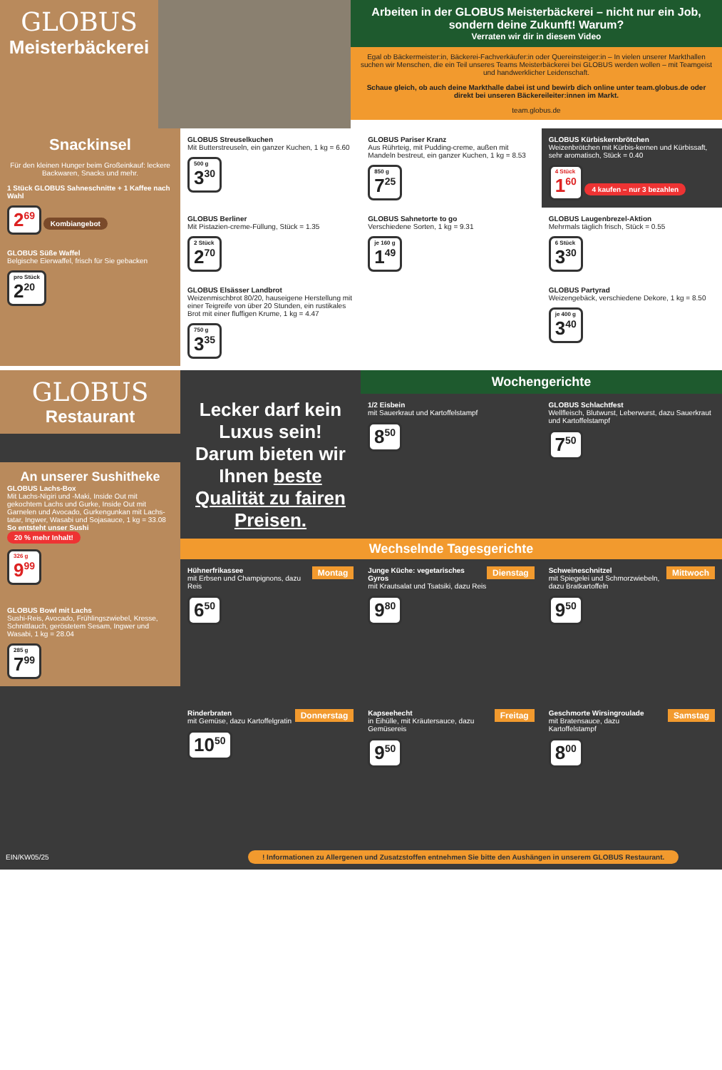GLOBUS
Meisterbäckerei
Arbeiten in der GLOBUS Meisterbäckerei – nicht nur ein Job, sondern deine Zukunft! Warum?
Verraten wir dir in diesem Video
Egal ob Bäckermeister:in, Bäckerei-Fachverkäufer:in oder Quereinsteiger:in – In vielen unserer Markthallen suchen wir Menschen, die ein Teil unseres Teams Meisterbäckerei bei GLOBUS werden wollen – mit Teamgeist und handwerklicher Leidenschaft.
Schaue gleich, ob auch deine Markthalle dabei ist und bewirb dich online unter team.globus.de oder direkt bei unseren Bäckereileiter:innen im Markt.
team.globus.de
Snackinsel
Für den kleinen Hunger beim Großeinkauf: leckere Backwaren, Snacks und mehr.
1 Stück GLOBUS Sahneschnitte + 1 Kaffee nach Wahl
2<sup>69</sup>
Kombiangebot
GLOBUS Süße Waffel
Belgische Eierwaffel, frisch für Sie gebacken
pro Stück 2<sup>20</sup>
GLOBUS Streuselkuchen
Mit Butterstreuseln, ein ganzer Kuchen, 1 kg = 6.60
500 g 3<sup>30</sup>
GLOBUS Pariser Kranz
Aus Rührteig, mit Pudding-creme, außen mit Mandeln bestreut, ein ganzer Kuchen, 1 kg = 8.53
850 g 7<sup>25</sup>
GLOBUS Kürbiskernbrötchen
Weizenbrötchen mit Kürbis-kernen und Kürbissaft, sehr aromatisch, Stück = 0.40
4 Stück 1<sup>60</sup>
4 kaufen – nur 3 bezahlen
GLOBUS Berliner
Mit Pistazien-creme-Füllung, Stück = 1.35
2 Stück 2<sup>70</sup>
GLOBUS Sahnetorte to go
Verschiedene Sorten, 1 kg = 9.31
je 160 g 1<sup>49</sup>
GLOBUS Laugenbrezel-Aktion
Mehrmals täglich frisch, Stück = 0.55
6 Stück 3<sup>30</sup>
GLOBUS Elsässer Landbrot
Weizenmischbrot 80/20, hauseigene Herstellung mit einer Teigreife von über 20 Stunden, ein rustikales Brot mit einer fluffigen Krume, 1 kg = 4.47
750 g 3<sup>35</sup>
GLOBUS Partyrad
Weizengebäck, verschiedene Dekore, 1 kg = 8.50
je 400 g 3<sup>40</sup>
GLOBUS
Restaurant
An unserer Sushitheke
GLOBUS Lachs-Box
Mit Lachs-Nigiri und -Maki, Inside Out mit gekochtem Lachs und Gurke, Inside Out mit Garnelen und Avocado, Gurkengunkan mit Lachs-tatar, Ingwer, Wasabi und Sojasauce, 1 kg = 33.08
So entsteht unser Sushi
20 % mehr Inhalt!
326 g 9<sup>99</sup>
GLOBUS Bowl mit Lachs
Sushi-Reis, Avocado, Frühlingszwiebel, Kresse, Schnittlauch, geröstetem Sesam, Ingwer und Wasabi, 1 kg = 28.04
285 g 7<sup>99</sup>
Lecker darf kein Luxus sein! Darum bieten wir Ihnen beste Qualität zu fairen Preisen.
Wochengerichte
1/2 Eisbein
mit Sauerkraut und Kartoffelstampf
8<sup>50</sup>
GLOBUS Schlachtfest
Wellfleisch, Blutwurst, Leberwurst, dazu Sauerkraut und Kartoffelstampf
7<sup>50</sup>
Wechselnde Tagesgerichte
Montag
Hühnerfrikassee
mit Erbsen und Champignons, dazu Reis
6<sup>50</sup>
Dienstag
Junge Küche: vegetarisches Gyros
mit Krautsalat und Tsatsiki, dazu Reis
9<sup>80</sup>
Mittwoch
Schweineschnitzel
mit Spiegelei und Schmorzwiebeln, dazu Bratkartoffeln
9<sup>50</sup>
Donnerstag
Rinderbraten
mit Gemüse, dazu Kartoffelgratin
10<sup>50</sup>
Freitag
Kapseehecht
in Eihülle, mit Kräutersauce, dazu Gemüsereis
9<sup>50</sup>
Samstag
Geschmorte Wirsingroulade
mit Bratensauce, dazu Kartoffelstampf
8<sup>00</sup>
EIN/KW05/25! Informationen zu Allergenen und Zusatzstoffen entnehmen Sie bitte den Aushängen in unserem GLOBUS Restaurant.